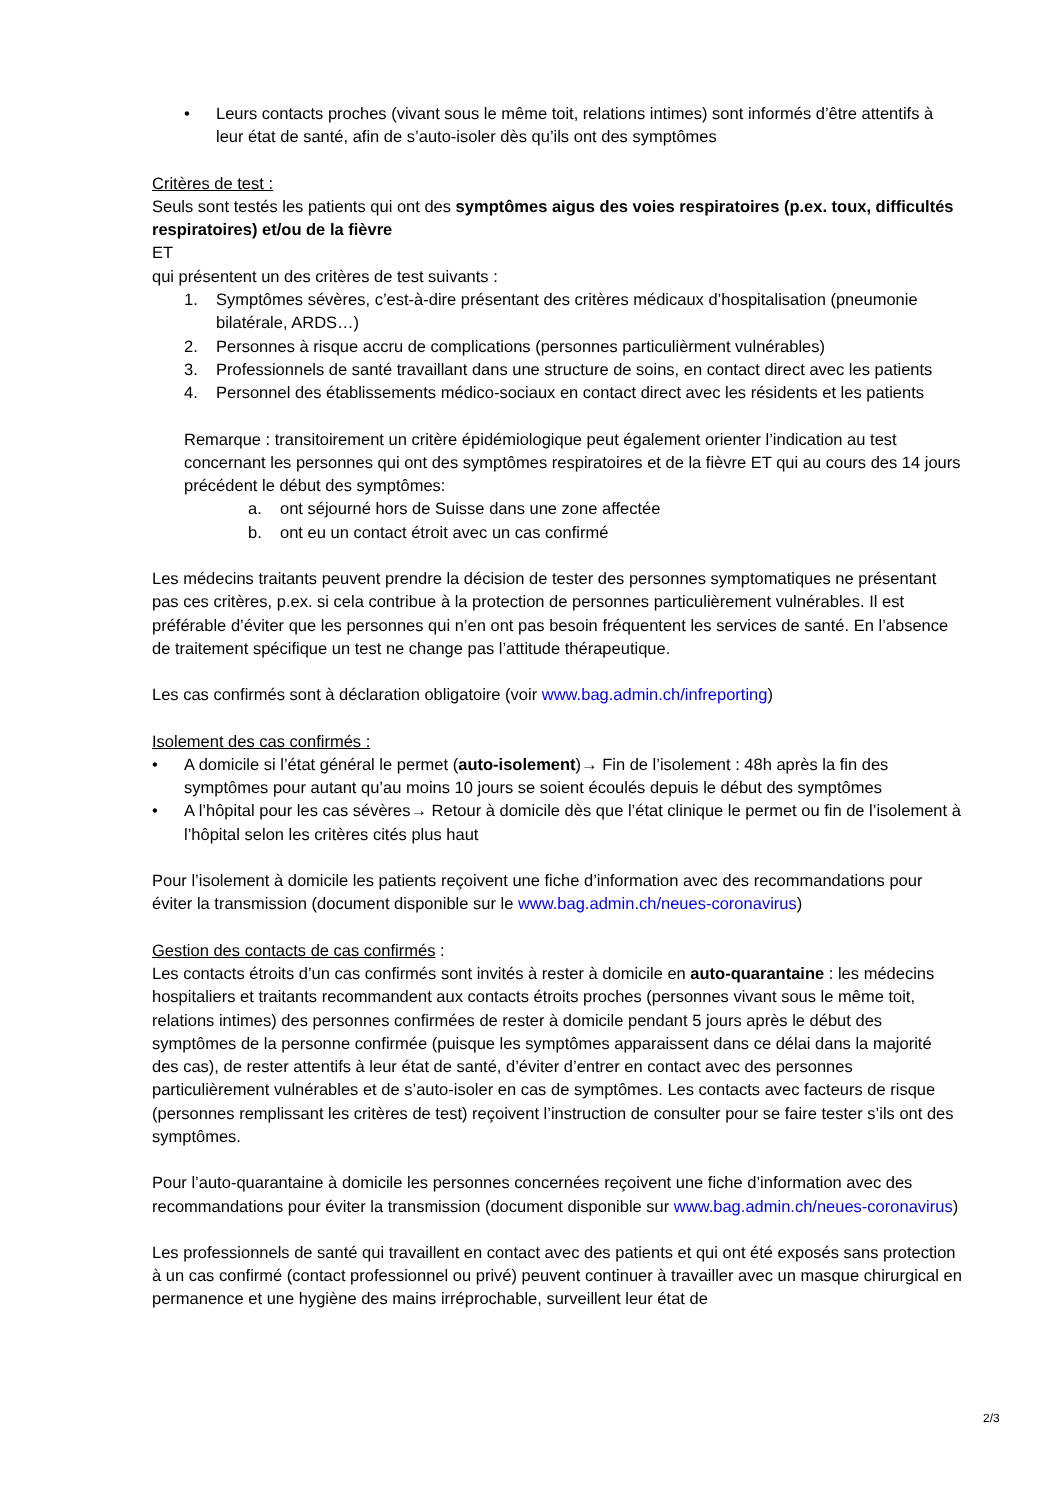• Leurs contacts proches (vivant sous le même toit, relations intimes) sont informés d’être attentifs à leur état de santé, afin de s’auto-isoler dès qu’ils ont des symptômes
Critères de test :
Seuls sont testés les patients qui ont des symptômes aigus des voies respiratoires (p.ex. toux, difficultés respiratoires) et/ou de la fièvre
ET
qui présentent un des critères de test suivants :
1. Symptômes sévères, c’est-à-dire présentant des critères médicaux d’hospitalisation (pneumonie bilatérale, ARDS…)
2. Personnes à risque accru de complications (personnes particulièrment vulnérables)
3. Professionnels de santé travaillant dans une structure de soins, en contact direct avec les patients
4. Personnel des établissements médico-sociaux en contact direct avec les résidents et les patients
Remarque : transitoirement un critère épidémiologique peut également orienter l’indication au test concernant les personnes qui ont des symptômes respiratoires et de la fièvre ET qui au cours des 14 jours précédent le début des symptômes:
a. ont séjourné hors de Suisse dans une zone affectée
b. ont eu un contact étroit avec un cas confirmé
Les médecins traitants peuvent prendre la décision de tester des personnes symptomatiques ne présentant pas ces critères, p.ex. si cela contribue à la protection de personnes particulièrement vulnérables. Il est préférable d’éviter que les personnes qui n’en ont pas besoin fréquentent les services de santé. En l’absence de traitement spécifique un test ne change pas l’attitude thérapeutique.
Les cas confirmés sont à déclaration obligatoire (voir www.bag.admin.ch/infreporting)
Isolement des cas confirmés :
• A domicile si l’état général le permet (auto-isolement)→ Fin de l’isolement : 48h après la fin des symptômes pour autant qu’au moins 10 jours se soient écoulés depuis le début des symptômes
• A l’hôpital pour les cas sévères→ Retour à domicile dès que l’état clinique le permet ou fin de l’isolement à l’hôpital selon les critères cités plus haut
Pour l’isolement à domicile les patients reçoivent une fiche d’information avec des recommandations pour éviter la transmission (document disponible sur le www.bag.admin.ch/neues-coronavirus)
Gestion des contacts de cas confirmés :
Les contacts étroits d’un cas confirmés sont invités à rester à domicile en auto-quarantaine : les médecins hospitaliers et traitants recommandent aux contacts étroits proches (personnes vivant sous le même toit, relations intimes) des personnes confirmées de rester à domicile pendant 5 jours après le début des symptômes de la personne confirmée (puisque les symptômes apparaissent dans ce délai dans la majorité des cas), de rester attentifs à leur état de santé, d’éviter d’entrer en contact avec des personnes particulièrement vulnérables et de s’auto-isoler en cas de symptômes. Les contacts avec facteurs de risque (personnes remplissant les critères de test) reçoivent l’instruction de consulter pour se faire tester s’ils ont des symptômes.
Pour l’auto-quarantaine à domicile les personnes concernées reçoivent une fiche d’information avec des recommandations pour éviter la transmission (document disponible sur www.bag.admin.ch/neues-coronavirus)
Les professionnels de santé qui travaillent en contact avec des patients et qui ont été exposés sans protection à un cas confirmé (contact professionnel ou privé) peuvent continuer à travailler avec un masque chirurgical en permanence et une hygiène des mains irréprochable, surveillent leur état de
2/3